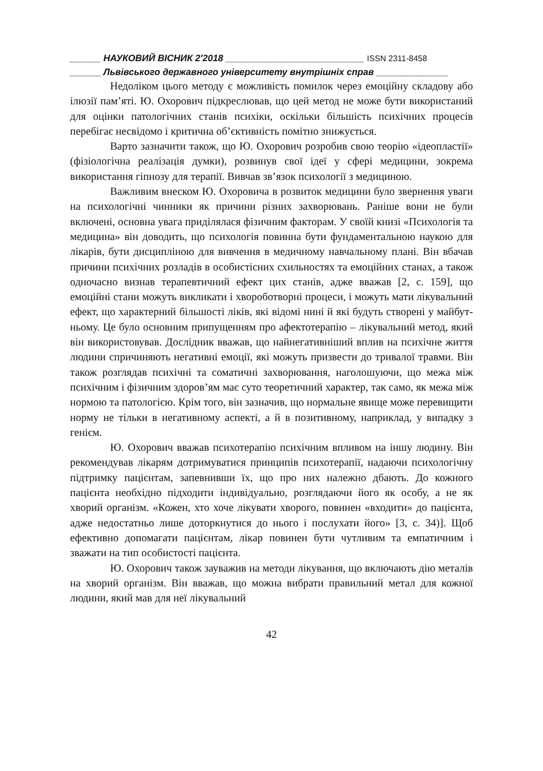______ НАУКОВИЙ ВІСНИК 2′2018 ___________________________ ISSN 2311-8458
______ Львівського державного університету внутрішніх справ ______________
Недоліком цього методу є можливість помилок через емоційну складову або ілюзії пам’яті. Ю. Охорович підкреслював, що цей метод не може бути використаний для оцінки патологічних станів психіки, оскільки більшість психічних процесів перебігає несвідомо і критична об’єктивність помітно знижується.
Варто зазначити також, що Ю. Охорович розробив свою теорію «ідеопластії» (фізіологічна реалізація думки), розвинув свої ідеї у сфе­рі медицини, зокрема використання гіпнозу для терапії. Вивчав зв’язок психології з медициною.
Важливим внеском Ю. Охоровича в розвиток медицини було звернення уваги на психологічні чинники як причини різних захворю­вань. Раніше вони не були включені, основна увага приділялася фізич­ним факторам. У своїй книзі «Психологія та медицина» він доводить, що психологія повинна бути фундаментальною наукою для лікарів, бути дисципліною для вивчення в медичному навчальному плані. Він вбачав причини психічних розладів в особистісних схильностях та емоційних станах, а також одночасно визнав терапевтичний ефект цих станів, адже вважав [2, с. 159], що емоційні стани можуть викликати і хвороботворні процеси, і можуть мати лікувальний ефект, що харак­терний більшості ліків, які відомі нині й які будуть створені у майбут­ньому. Це було основним припущенням про афектотерапію – ліку­вальний метод, який він використовував. Дослідник вважав, що найне­гативніший вплив на психічне життя людини спричиняють негативні емоції, які можуть призвести до тривалої травми. Він також розглядав психічні та соматичні захворювання, наголошуючи, що межа між психічним і фізичним здоров’ям має суто теоретичний характер, так само, як межа між нормою та патологією. Крім того, він зазначив, що нормальне явище може перевищити норму не тільки в негативно­му аспекті, а й в позитивному, наприклад, у випадку з генієм.
Ю. Охорович вважав психотерапію психічним впливом на іншу людину. Він рекомендував лікарям дотримуватися принципів психоте­рапії, надаючи психологічну підтримку пацієнтам, запевнивши їх, що про них належно дбають. До кожного пацієнта необхідно підходи­ти індивідуально, розглядаючи його як особу, а не як хворий організм. «Кожен, хто хоче лікувати хворого, повинен «входити» до пацієнта, адже недостатньо лише доторкнутися до нього і послухати його» [3, с. 34)]. Щоб ефективно допомагати пацієнтам, лікар повинен бути чутливим та емпатичним і зважати на тип особистості пацієнта.
Ю. Охорович також зауважив на методи лікування, що вклю­чають дію металів на хворий організм. Він вважав, що можна вибрати правильний метал для кожної людини, який мав для неї лікувальний
42